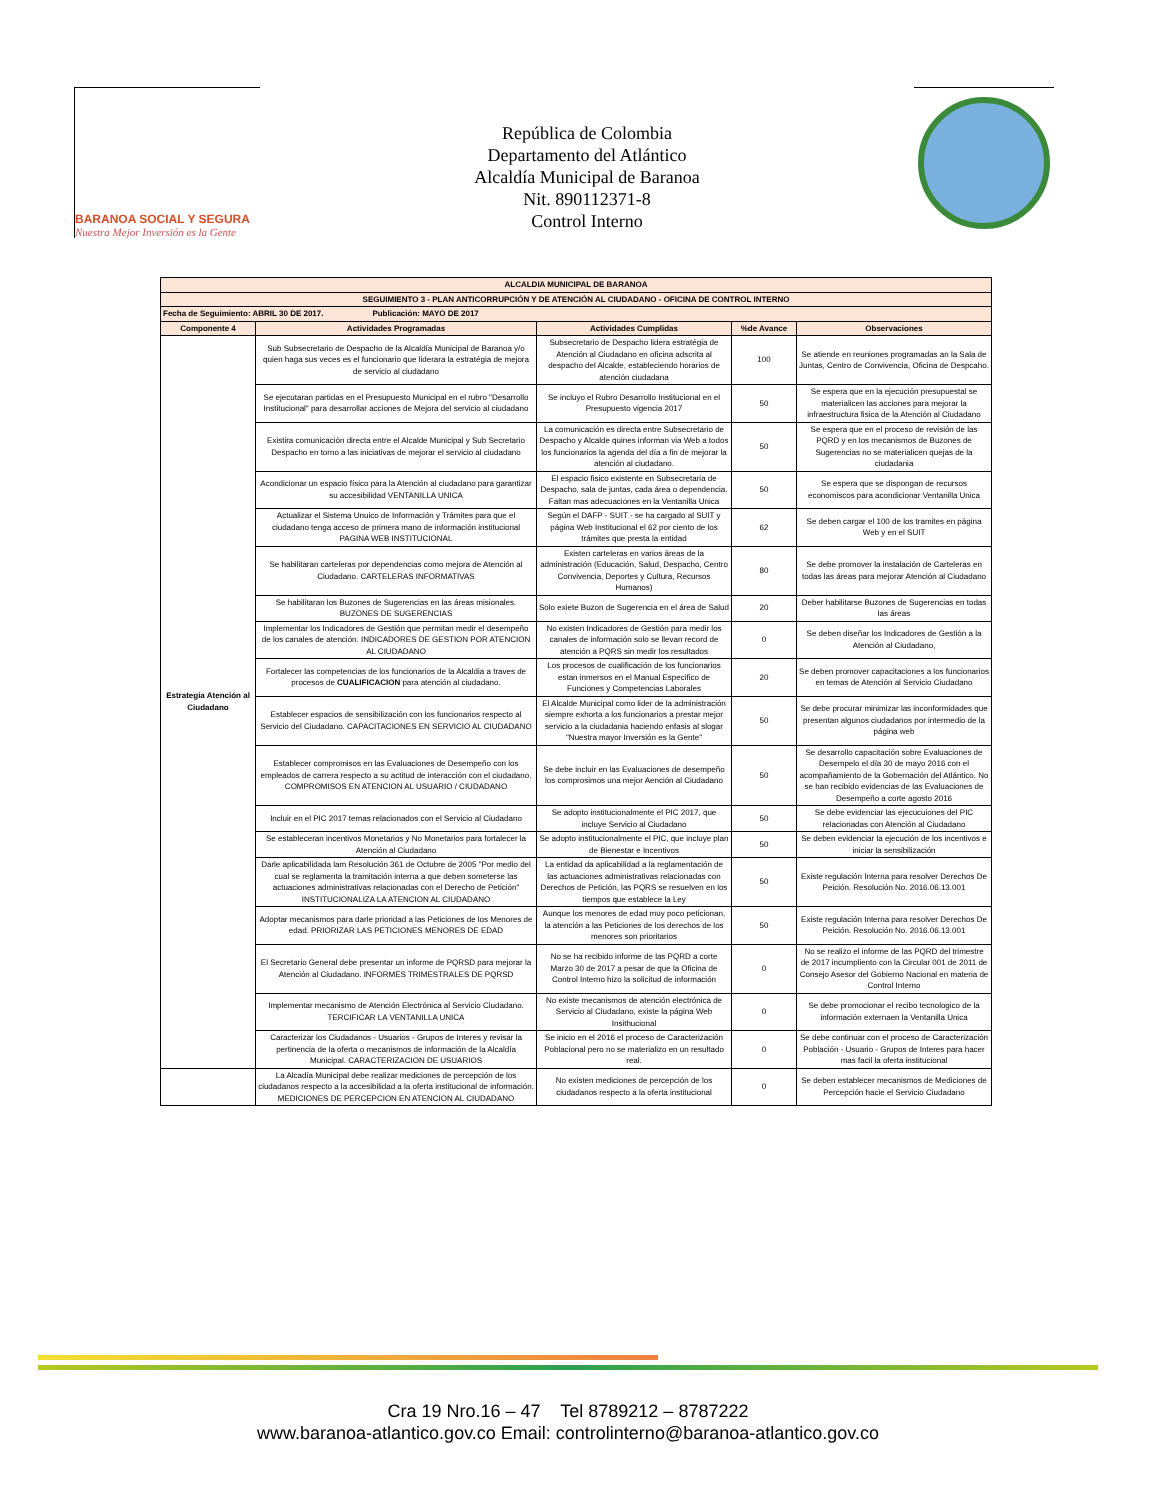BARANOA SOCIAL Y SEGURA
Nuestra Mejor Inversión es la Gente
República de Colombia
Departamento del Atlántico
Alcaldía Municipal de Baranoa
Nit. 890112371-8
Control Interno
| ALCALDIA MUNICIPAL DE BARANOA | | | | |
| SEGUIMIENTO 3 - PLAN ANTICORRUPCIÓN Y DE ATENCIÓN AL CIUDADANO - OFICINA DE CONTROL INTERNO | | | | |
| Fecha de Seguimiento: ABRIL 30 DE 2017. Publicación: MAYO DE 2017 | | | | |
| Componente 4 | Actividades Programadas | Actividades Cumplidas | %de Avance | Observaciones |
| Estrategia Atención al Ciudadano | Sub Subsecretario de Despacho de la Alcaldía Municipal de Baranoa y/o quien haga sus veces es el funcionario que liderara la estratégia de mejora de servicio al ciudadano | Subsecretario de Despacho lidera estratégia de Atención al Ciudadano en oficina adscrita al despacho del Alcalde, estableciendo horarios de atención ciudadana | 100 | Se atiende en reuniones programadas an la Sala de Juntas, Centro de Convivencia, Oficina de Despcaho. |
| | Se ejecutaran partidas en el Presupuesto Municipal en el rubro "Desarrollo Institucional" para desarrollar acciones de Mejora del servicio al ciudadano | Se incluyo el Rubro Desarrollo Institucional en el Presupuesto vigencia 2017 | 50 | Se espera que en la ejecución presupuestal se materialicen las acciones para mejorar la infraestructura fisica de la Atención al Ciudadano |
| | Existira comunicación directa entre el Alcalde Municipal y Sub Secretario Despacho en torno a las iniciativas de mejorar el servicio al ciudadano | La comunicación es directa entre Subsecretario de Despacho y Alcalde quines informan via Web a todos los funcionarios la agenda del día a fin de mejorar la atención al ciudadano. | 50 | Se espera que en el proceso de revisión de las PQRD y en los mecanismos de Buzones de Sugerencias no se materialicen quejas de la ciudadania |
| | Acondicionar un espacio físico para la Atención al ciudadano para garantizar su accesibilidad VENTANILLA UNICA | El espacio fisico existente en Subsecretaria de Despacho, sala de juntas, cada área o dependencia. Faltan mas adecuaciones en la Ventanilla Unica | 50 | Se espera que se dispongan de recursos economiscos para acondicionar Ventanilla Unica |
| | Actualizar el Sistema Unuico de Información y Trámites para que el ciudadano tenga acceso de primera mano de información institucional PAGINA WEB INSTITUCIONAL | Según el DAFP - SUIT - se ha cargado al SUIT y página Web Institucional el 62 por ciento de los trámites que presta la entidad | 62 | Se deben cargar el 100 de los tramites en página Web y en el SUIT |
| | Se habilitaran carteleras por dependencias como mejora de Atención al Ciudadano. CARTELERAS INFORMATIVAS | Existen carteleras en varios áreas de la administración (Educación, Salud, Despacho, Centro Convivencia, Deportes y Cultura, Recursos Humanos) | 80 | Se debe promover la instalación de Carteleras en todas las áreas para mejorar Atención al Ciudadano |
| | Se habilitaran los Buzones de Sugerencias en las áreas misionales. BUZONES DE SUGERENCIAS | Solo exiete Buzon de Sugerencia en el área de Salud | 20 | Deber habilitarse Buzones de Sugerencias en todas las áreas |
| | Implementar los Indicadores de Gestión que permitan medir el desempeño de los canales de atención. INDICADORES DE GESTION POR ATENCION AL CIUDADANO | No existen Indicadores de Gestión para medir los canales de información solo se llevan record de atención a PQRS sin medir los resultados | 0 | Se deben diseñar los Indicadores de Gestión a la Atención al Ciudadano, |
| | Fortalecer las competencias de los funcionarios de la Alcaldia a traves de procesos de CUALIFICACION para atención al ciudadano. | Los procesos de cualificación de los funcionarios estan inmersos en el Manual Especifico de Funciones y Competencias Laborales | 20 | Se deben promover capacitaciones a los funcionarios en temas de Atención al Servicio Ciudadano |
| | Establecer espacios de sensibilización con los funcionarios respecto al Servicio del Ciudadano. CAPACITACIONES EN SERVICIO AL CIUDADANO | El Alcalde Municipal como lider de la administración siempre exhorta a los funcionarios a prestar mejor servicio a la ciudadania haciendo enfasis al slogar "Nuestra mayor Inversión es la Gente" | 50 | Se debe procurar minimizar las inconformidades que presentan algunos ciudadanos por intermedio de la página web |
| | Establecer compromisos en las Evaluaciones de Desempeño con los empleados de carrera respecto a su actitud de interacción con el ciudadano. COMPROMISOS EN ATENCION AL USUARIO / CIUDADANO | Se debe incluir en las Evaluaciones de desempeño los comprosimos una mejor Aención al Ciudadano | 50 | Se desarrollo capacitación sobre Evaluaciones de Desempelo el día 30 de mayo 2016 con el acompañamiento de la Gobernación del Atlántico. No se han recibido evidencias de las Evaluaciones de Desempeño a corte agosto 2016 |
| | Incluir en el PIC 2017 temas relacionados con el Servicio al Ciudadano | Se adopto institucionalmente el PIC 2017, que incluye Servicio al Ciudadano | 50 | Se debe evidenciar las ejecucuiones del PIC relacionadas con Atención al Ciudadano |
| | Se estableceran incentivos Monetarios y No Monetarios para fortalecer la Atención al Ciudadano | Se adopto institucionalmente el PIC, que incluye plan de Bienestar e Incentivos | 50 | Se deben evidenciar la ejecución de los incentivos e iniciar la sensibilización |
| | Darle aplicabilidada lam Resolución 361 de Octubre de 2005 "Por medio del cual se reglamenta la tramitación interna a que deben someterse las actuaciones administrativas relacionadas con el Derecho de Petición" INSTITUCIONALIZA LA ATENCION AL CIUDADANO | La entidad da aplicabilidad a la reglamentación de las actuaciones administrativas relacionadas con Derechos de Petición, las PQRS se resuelven en los tiempos que establece la Ley | 50 | Existe regulación Interna para resolver Derechos De Peición. Resolución No. 2016.06.13.001 |
| | Adoptar mecanismos para darle prioridad a las Peticiones de los Menores de edad. PRIORIZAR LAS PETICIONES MENORES DE EDAD | Aunque los menores de edad muy poco peticionan, la atención a las Peticiones de los derechos de los menores son prioritarios | 50 | Existe regulación Interna para resolver Derechos De Peición. Resolución No. 2016.06.13.001 |
| | El Secretario General debe presentar un informe de PQRSD para mejorar la Atención al Ciudadano. INFORMES TRIMESTRALES DE PQRSD | No se ha recibido informe de las PQRD a corte Marzo 30 de 2017 a pesar de que la Oficina de Control Interno hizo la solicitud de información | 0 | No se realizo el informe de las PQRD del trimestre de 2017 incumpliento con la Circular 001 de 2011 de Consejo Asesor del Gobierno Nacional en materia de Control Interno |
| | Implementar mecanismo de Atención Electrónica al Servicio Ciudadano. TERCIFICAR LA VENTANILLA UNICA | No existe mecanismos de atención electrónica de Servicio al Ciudadano, existe la página Web Insithucional | 0 | Se debe promocionar el recibo tecnologico de la información externaen la Ventanilla Unica |
| | Caracterizar los Ciudadanos - Usuarios - Grupos de Interes y revisar la pertinencia de la oferta o mecanismos de información de la Alcaldía Municipal. CARACTERIZACION DE USUARIOS | Se inicio en el 2016 el proceso de Caracterización Poblacional pero no se materializo en un resultado real. | 0 | Se debe continuar con el proceso de Caracterización Población - Usuario - Grupos de Interes para hacer mas facil la oferta institucional |
| | La Alcadía Municipal debe realizar mediciones de percepción de los ciudadanos respecto a la accesibilidad a la oferta institucional de información. MEDICIONES DE PERCEPCION EN ATENCION AL CIUDADANO | No existen mediciones de percepción de los ciudadanos respecto a la oferta institucional | 0 | Se deben establecer mecanismos de Mediciones de Percepción hacie el Servicio Ciudadano |
Cra 19 Nro.16 – 47 Tel 8789212 – 8787222
www.baranoa-atlantico.gov.co Email: controlinterno@baranoa-atlantico.gov.co